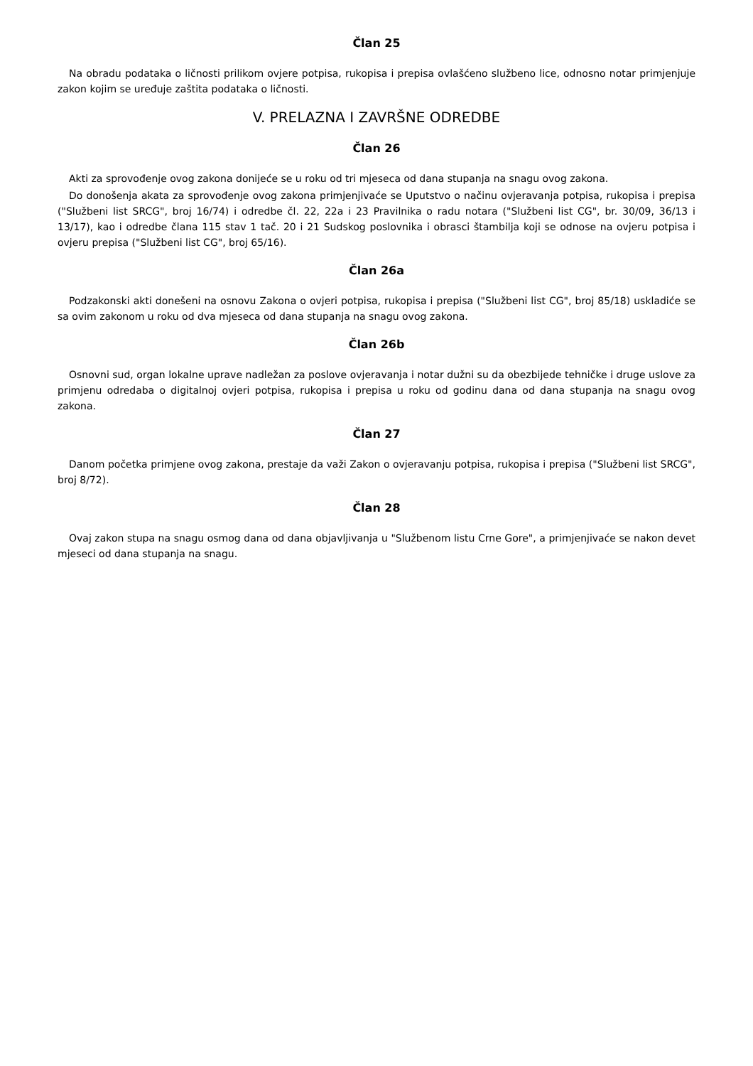Član 25
Na obradu podataka o ličnosti prilikom ovjere potpisa, rukopisa i prepisa ovlašćeno službeno lice, odnosno notar primjenjuje zakon kojim se uređuje zaštita podataka o ličnosti.
V. PRELAZNA I ZAVRŠNE ODREDBE
Član 26
Akti za sprovođenje ovog zakona donijeće se u roku od tri mjeseca od dana stupanja na snagu ovog zakona.
Do donošenja akata za sprovođenje ovog zakona primjenjivaće se Uputstvo o načinu ovjeravanja potpisa, rukopisa i prepisa ("Službeni list SRCG", broj 16/74) i odredbe čl. 22, 22a i 23 Pravilnika o radu notara ("Službeni list CG", br. 30/09, 36/13 i 13/17), kao i odredbe člana 115 stav 1 tač. 20 i 21 Sudskog poslovnika i obrasci štambilja koji se odnose na ovjeru potpisa i ovjeru prepisa ("Službeni list CG", broj 65/16).
Član 26a
Podzakonski akti donešeni na osnovu Zakona o ovjeri potpisa, rukopisa i prepisa ("Službeni list CG", broj 85/18) uskladiće se sa ovim zakonom u roku od dva mjeseca od dana stupanja na snagu ovog zakona.
Član 26b
Osnovni sud, organ lokalne uprave nadležan za poslove ovjeravanja i notar dužni su da obezbijede tehničke i druge uslove za primjenu odredaba o digitalnoj ovjeri potpisa, rukopisa i prepisa u roku od godinu dana od dana stupanja na snagu ovog zakona.
Član 27
Danom početka primjene ovog zakona, prestaje da važi Zakon o ovjeravanju potpisa, rukopisa i prepisa ("Službeni list SRCG", broj 8/72).
Član 28
Ovaj zakon stupa na snagu osmog dana od dana objavljivanja u "Službenom listu Crne Gore", a primjenjivaće se nakon devet mjeseci od dana stupanja na snagu.